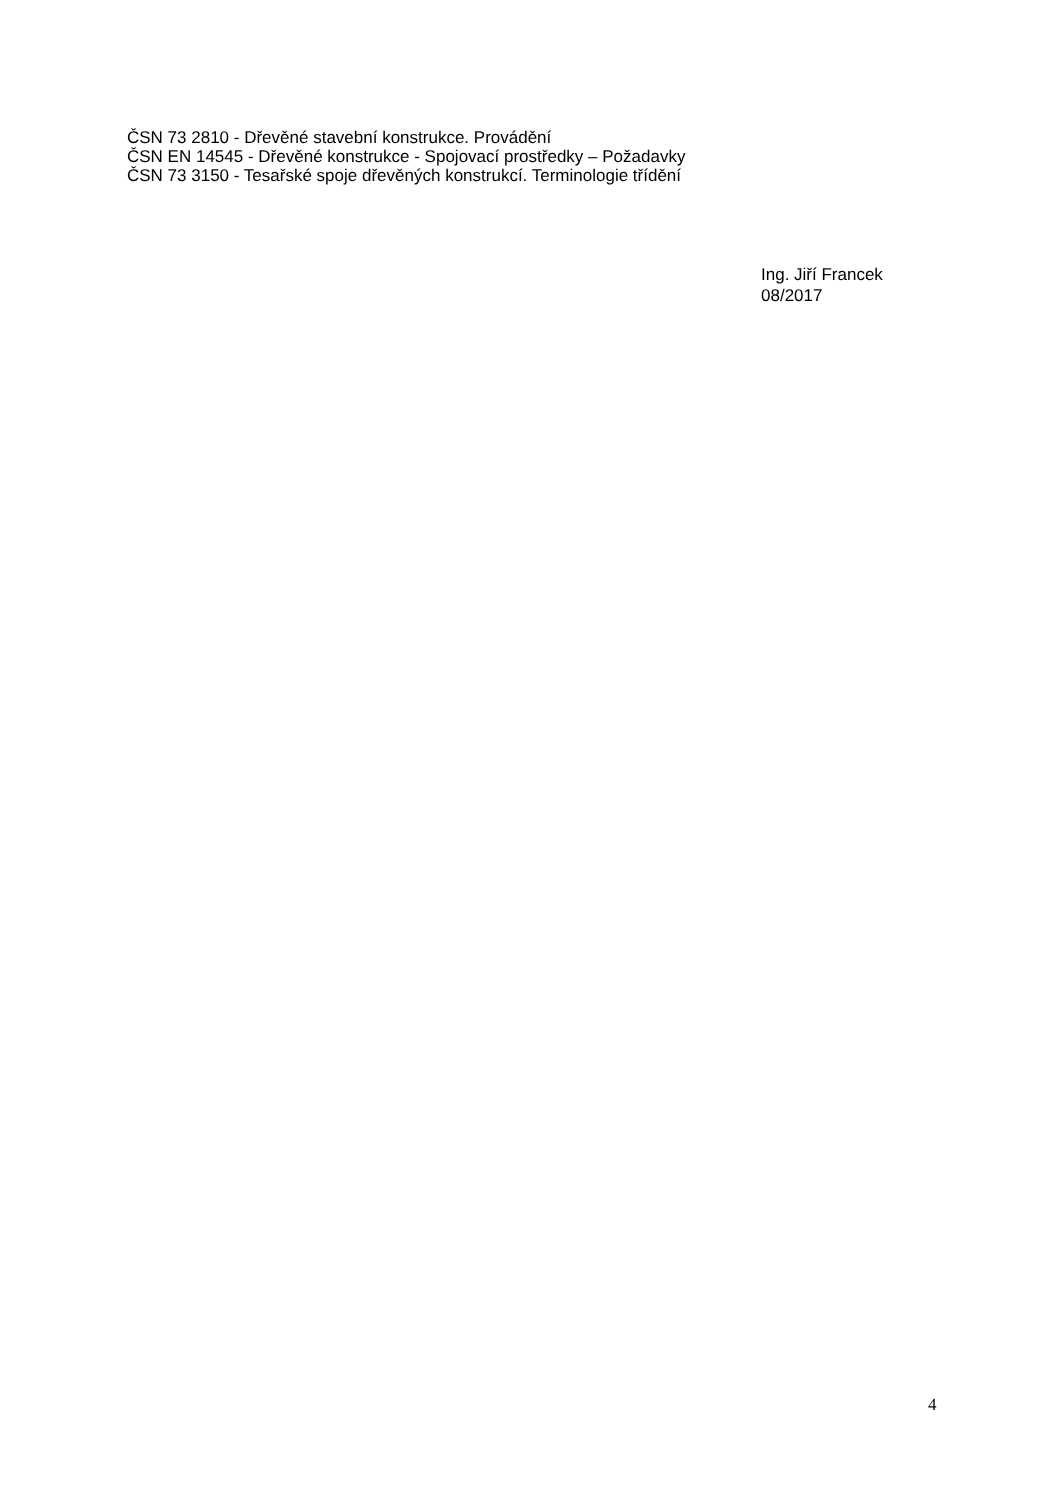ČSN 73 2810 - Dřevěné stavební konstrukce. Provádění
ČSN EN 14545 - Dřevěné konstrukce - Spojovací prostředky – Požadavky
ČSN 73 3150 - Tesařské spoje dřevěných konstrukcí. Terminologie třídění
Ing. Jiří Francek
08/2017
4